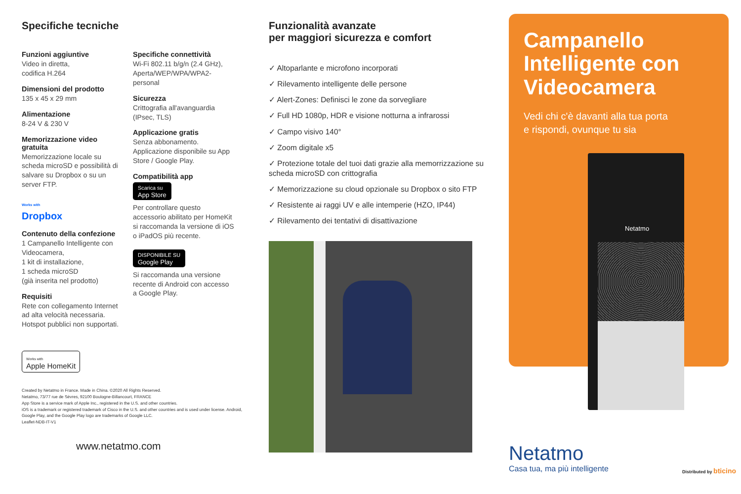Specifiche tecniche
Funzioni aggiuntive
Video in diretta,
codifica H.264
Dimensioni del prodotto
135 x 45 x 29 mm
Alimentazione
8-24 V & 230 V
Memorizzazione video gratuita
Memorizzazione locale su scheda microSD e possibilità di salvare su Dropbox o su un server FTP.
Works with
Dropbox
Contenuto della confezione
1 Campanello Intelligente con Videocamera,
1 kit di installazione,
1 scheda microSD
(già inserita nel prodotto)
Requisiti
Rete con collegamento Internet ad alta velocità necessaria. Hotspot pubblici non supportati.
Specifiche connettività
Wi-Fi 802.11 b/g/n (2.4 GHz), Aperta/WEP/WPA/WPA2-personal
Sicurezza
Crittografia all'avanguardia (IPsec, TLS)
Applicazione gratis
Senza abbonamento. Applicazione disponibile su App Store / Google Play.
Compatibilità app
Scarica su
App Store
Per controllare questo accessorio abilitato per HomeKit si raccomanda la versione di iOS o iPadOS più recente.
DISPONIBILE SU
Google Play
Si raccomanda una versione recente di Android con accesso a Google Play.
Works with
Apple HomeKit
Created by Netatmo in France. Made in China. ©2020 All Rights Reserved.
Netatmo, 73/77 rue de Sèvres, 92100 Boulogne-Billancourt, FRANCE
App Store is a service mark of Apple Inc., registered in the U.S. and other countries.
iOS is a trademark or registered trademark of Cisco in the U.S. and other countries and is used under license. Android, Google Play, and the Google Play logo are trademarks of Google LLC.
Leaflet-NDB-IT-V1
www.netatmo.com
Funzionalità avanzate
per maggiori sicurezza e comfort
✓ Altoparlante e microfono incorporati
✓ Rilevamento intelligente delle persone
✓ Alert-Zones: Definisci le zone da sorvegliare
✓ Full HD 1080p, HDR e visione notturna a infrarossi
✓ Campo visivo 140°
✓ Zoom digitale x5
✓ Protezione totale del tuoi dati grazie alla memorrizzazione su scheda microSD con crittografia
✓ Memorizzazione su cloud opzionale su Dropbox o sito FTP
✓ Resistente ai raggi UV e alle intemperie (HZO, IP44)
✓ Rilevamento dei tentativi di disattivazione
Campanello Intelligente con Videocamera
Vedi chi c'è davanti alla tua porta
e rispondi, ovunque tu sia
Netatmo
Netatmo
Casa tua, ma più intelligente
Distributed by bticino